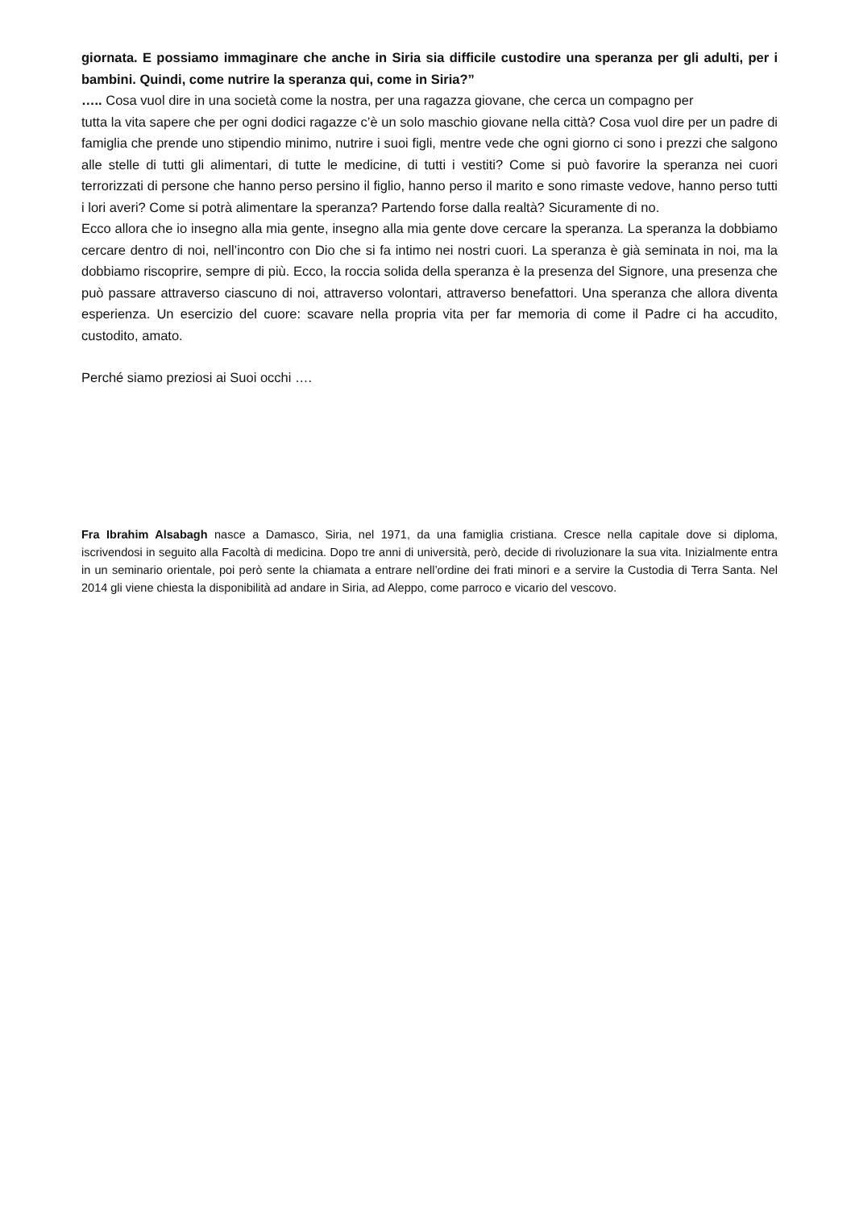giornata. E possiamo immaginare che anche in Siria sia difficile custodire una speranza per gli adulti, per i bambini. Quindi, come nutrire la speranza qui, come in Siria?”
….. Cosa vuol dire in una società come la nostra, per una ragazza giovane, che cerca un compagno per
tutta la vita sapere che per ogni dodici ragazze c’è un solo maschio giovane nella città? Cosa vuol dire per un padre di famiglia che prende uno stipendio minimo, nutrire i suoi figli, mentre vede che ogni giorno ci sono i prezzi che salgono alle stelle di tutti gli alimentari, di tutte le medicine, di tutti i vestiti? Come si può favorire la speranza nei cuori terrorizzati di persone che hanno perso persino il figlio, hanno perso il marito e sono rimaste vedove, hanno perso tutti i lori averi? Come si potrà alimentare la speranza? Partendo forse dalla realtà? Sicuramente di no.
Ecco allora che io insegno alla mia gente, insegno alla mia gente dove cercare la speranza. La speranza la dobbiamo cercare dentro di noi, nell’incontro con Dio che si fa intimo nei nostri cuori. La speranza è già seminata in noi, ma la dobbiamo riscoprire, sempre di più. Ecco, la roccia solida della speranza è la presenza del Signore, una presenza che può passare attraverso ciascuno di noi, attraverso volontari, attraverso benefattori. Una speranza che allora diventa esperienza. Un esercizio del cuore: scavare nella propria vita per far memoria di come il Padre ci ha accudito, custodito, amato.
Perché siamo preziosi ai Suoi occhi ….
Fra Ibrahim Alsabagh nasce a Damasco, Siria, nel 1971, da una famiglia cristiana. Cresce nella capitale dove si diploma, iscrivendosi in seguito alla Facoltà di medicina. Dopo tre anni di università, però, decide di rivoluzionare la sua vita. Inizialmente entra in un seminario orientale, poi però sente la chiamata a entrare nell’ordine dei frati minori e a servire la Custodia di Terra Santa. Nel 2014 gli viene chiesta la disponibilità ad andare in Siria, ad Aleppo, come parroco e vicario del vescovo.